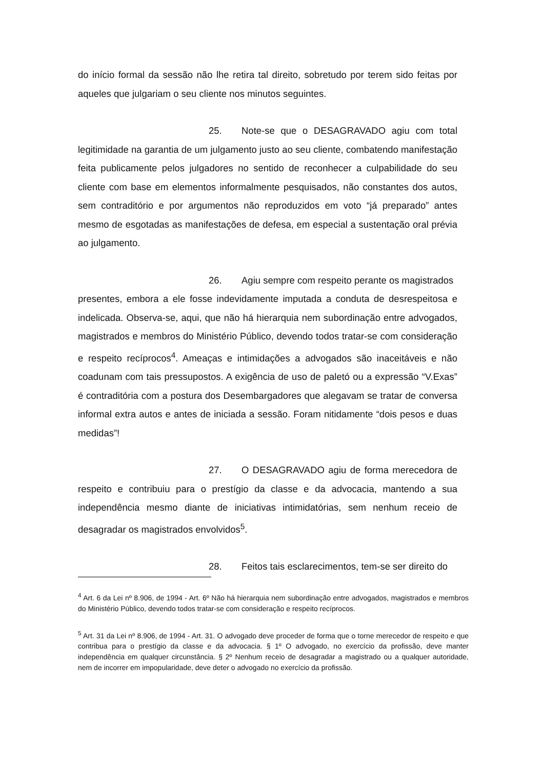do início formal da sessão não lhe retira tal direito, sobretudo por terem sido feitas por aqueles que julgariam o seu cliente nos minutos seguintes.
25. Note-se que o DESAGRAVADO agiu com total legitimidade na garantia de um julgamento justo ao seu cliente, combatendo manifestação feita publicamente pelos julgadores no sentido de reconhecer a culpabilidade do seu cliente com base em elementos informalmente pesquisados, não constantes dos autos, sem contraditório e por argumentos não reproduzidos em voto “já preparado” antes mesmo de esgotadas as manifestações de defesa, em especial a sustentação oral prévia ao julgamento.
26. Agiu sempre com respeito perante os magistrados
presentes, embora a ele fosse indevidamente imputada a conduta de desrespeitosa e indelicada. Observa-se, aqui, que não há hierarquia nem subordinação entre advogados, magistrados e membros do Ministério Público, devendo todos tratar-se com consideração e respeito recíprocos<sup>4</sup>. Ameaças e intimidações a advogados são inaceitáveis e não coadunam com tais pressupostos. A exigência de uso de paletó ou a expressão “V.Exas” é contraditória com a postura dos Desembargadores que alegavam se tratar de conversa informal extra autos e antes de iniciada a sessão. Foram nitidamente “dois pesos e duas medidas”!
27. O DESAGRAVADO agiu de forma merecedora de respeito e contribuiu para o prestígio da classe e da advocacia, mantendo a sua independência mesmo diante de iniciativas intimidatórias, sem nenhum receio de desagradar os magistrados envolvidos<sup>5</sup>.
28. Feitos tais esclarecimentos, tem-se ser direito do
<sup>4</sup> Art. 6 da Lei nº 8.906, de 1994 - Art. 6º Não há hierarquia nem subordinação entre advogados, magistrados e membros do Ministério Público, devendo todos tratar-se com consideração e respeito recíprocos.
<sup>5</sup> Art. 31 da Lei nº 8.906, de 1994 - Art. 31. O advogado deve proceder de forma que o torne merecedor de respeito e que contribua para o prestígio da classe e da advocacia. § 1º O advogado, no exercício da profissão, deve manter independência em qualquer circunstância. § 2º Nenhum receio de desagradar a magistrado ou a qualquer autoridade, nem de incorrer em impopularidade, deve deter o advogado no exercício da profissão.